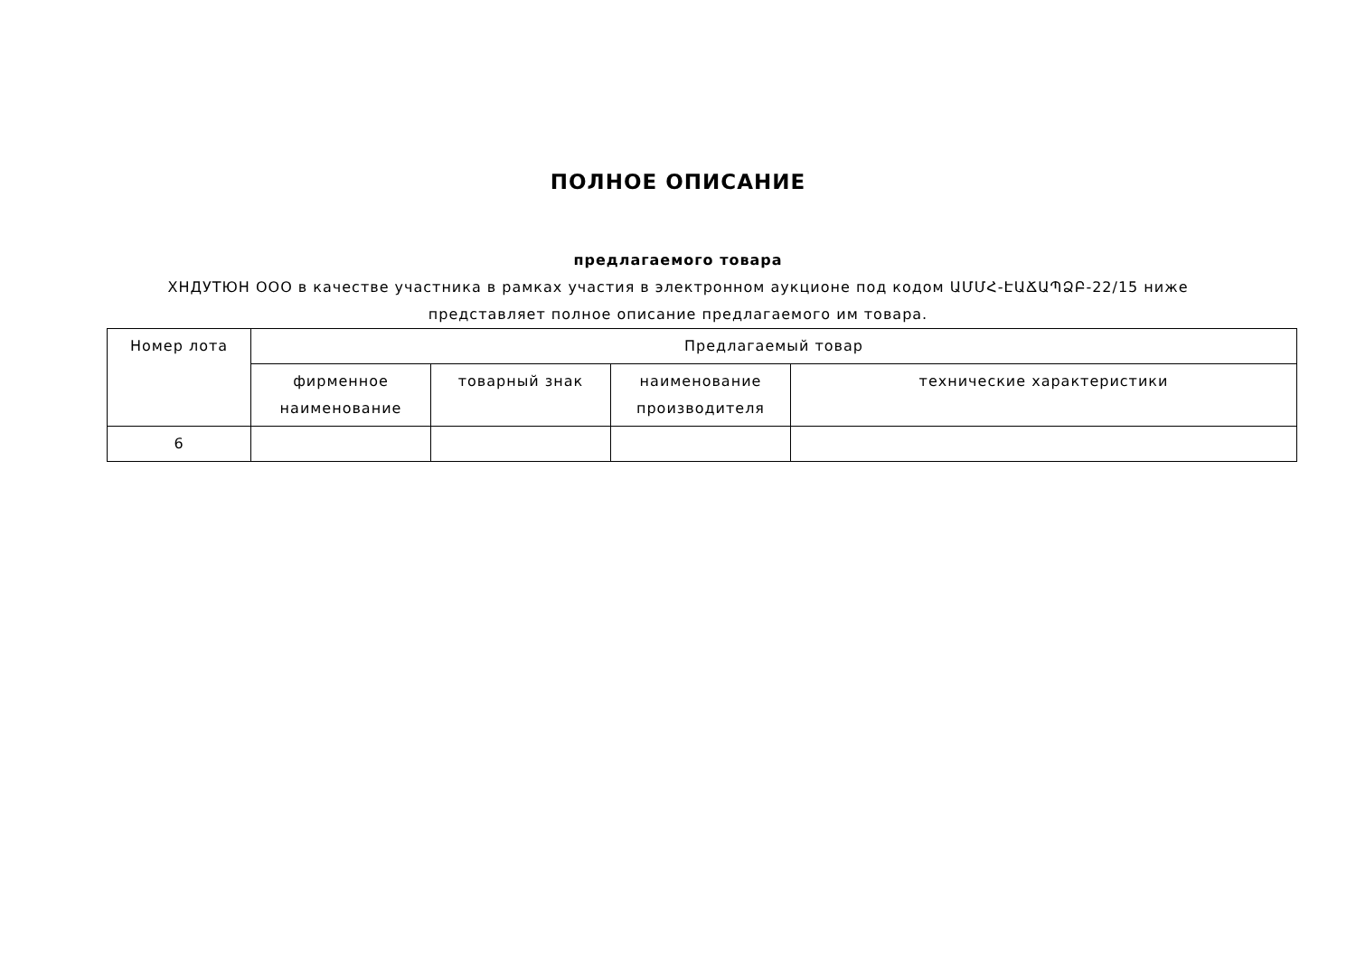ПОЛНОЕ ОПИСАНИЕ
предлагаемого товара
ХНДУТЮН ООО в качестве участника в рамках участия в электронном аукционе под кодом ԱՄՄՀ-ԷԱՃԱՊՁԲ-22/15 ниже представляет полное описание предлагаемого им товара.
| Номер лота | Предлагаемый товар | | | |
| | фирменное наименование | товарный знак | наименование производителя | технические характеристики |
| 6 | | | | |